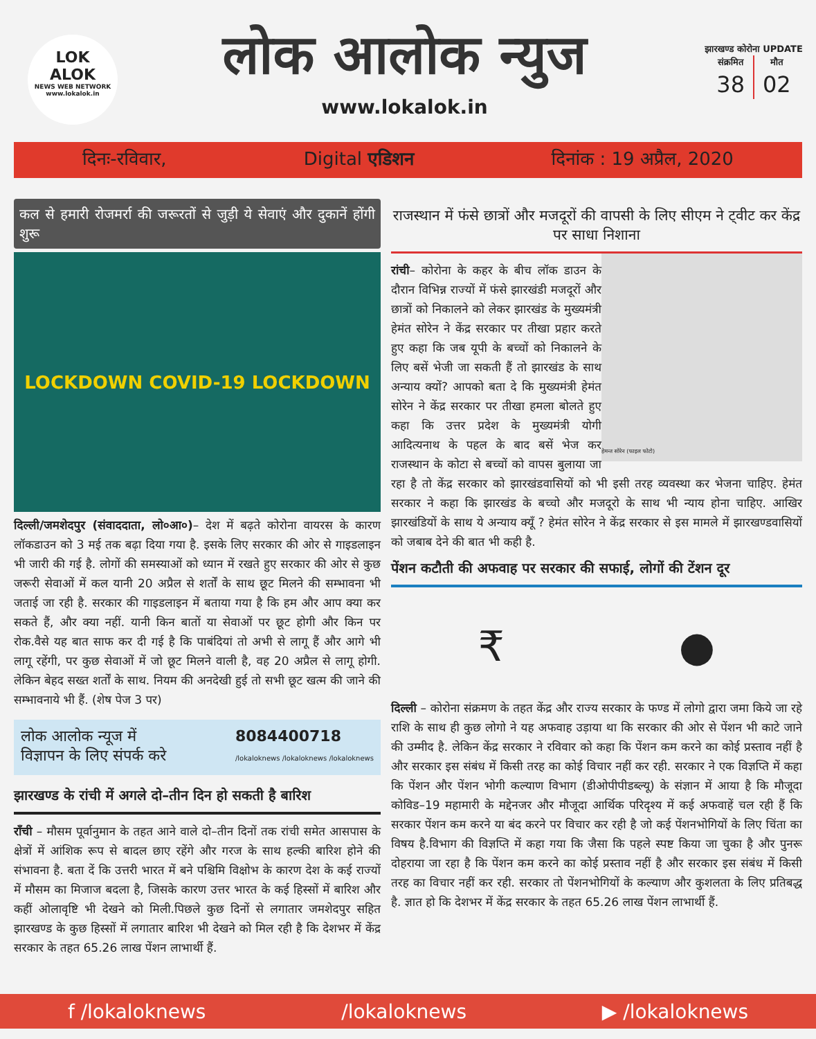LOK
ALOK
NEWS WEB NETWORK
www.lokalok.in
लोक आलोक न्युज
www.lokalok.in
झारखण्ड कोरोना UPDATE
| संक्रमित | मौत |
| --- | --- |
| 38 | 02 |
दिनः-रविवार, Digital एडिशन दिनांक : 19 अप्रैल, 2020
कल से हमारी रोजमर्रा की जरूरतों से जुड़ी ये सेवाएं और दुकानें होंगी शुरू
LOCKDOWN COVID-19 LOCKDOWN
दिल्ली/जमशेदपुर (संवाददाता, लो०आ०)– देश में बढ़ते कोरोना वायरस के कारण लॉकडाउन को 3 मई तक बढ़ा दिया गया है. इसके लिए सरकार की ओर से गाइडलाइन भी जारी की गई है. लोगों की समस्याओं को ध्यान में रखते हुए सरकार की ओर से कुछ जरूरी सेवाओं में कल यानी 20 अप्रैल से शर्तों के साथ छूट मिलने की सम्भावना भी जताई जा रही है. सरकार की गाइडलाइन में बताया गया है कि हम और आप क्या कर सकते हैं, और क्या नहीं. यानी किन बातों या सेवाओं पर छूट होगी और किन पर रोक.वैसे यह बात साफ कर दी गई है कि पाबंदियां तो अभी से लागू हैं और आगे भी लागू रहेंगी, पर कुछ सेवाओं में जो छूट मिलने वाली है, वह 20 अप्रैल से लागू होगी. लेकिन बेहद सख्त शर्तों के साथ. नियम की अनदेखी हुई तो सभी छूट खत्म की जाने की सम्भावनाये भी हैं. (शेष पेज 3 पर)
लोक आलोक न्यूज में
विज्ञापन के लिए संपर्क करे 8084400718
/lokaloknews /lokaloknews /lokaloknews
झारखण्ड के रांची में अगले दो–तीन दिन हो सकती है बारिश
रॉंची – मौसम पूर्वानुमान के तहत आने वाले दो–तीन दिनों तक रांची समेत आसपास के क्षेत्रों में आंशिक रूप से बादल छाए रहेंगे और गरज के साथ हल्की बारिश होने की संभावना है. बता दें कि उत्तरी भारत में बने पश्चिमि विक्षोभ के कारण देश के कई राज्यों में मौसम का मिजाज बदला है, जिसके कारण उत्तर भारत के कई हिस्सों में बारिश और कहीं ओलावृष्टि भी देखने को मिली.पिछले कुछ दिनों से लगातार जमशेदपुर सहित झारखण्ड के कुछ हिस्सों में लगातार बारिश भी देखने को मिल रही है कि देशभर में केंद्र सरकार के तहत 65.26 लाख पेंशन लाभार्थी हैं.
राजस्थान में फंसे छात्रों और मजदूरों की वापसी के लिए सीएम ने ट्वीट कर केंद्र पर साधा निशाना
हेमन्त सोरेन (फाइल फोटो)
रांची– कोरोना के कहर के बीच लॉक डाउन के दौरान विभिन्न राज्यों में फंसे झारखंडी मजदूरों और छात्रों को निकालने को लेकर झारखंड के मुख्यमंत्री हेमंत सोरेन ने केंद्र सरकार पर तीखा प्रहार करते हुए कहा कि जब यूपी के बच्चों को निकालने के लिए बसें भेजी जा सकती हैं तो झारखंड के साथ अन्याय क्यों? आपको बता दे कि मुख्यमंत्री हेमंत सोरेन ने केंद्र सरकार पर तीखा हमला बोलते हुए कहा कि उत्तर प्रदेश के मुख्यमंत्री योगी आदित्यनाथ के पहल के बाद बसें भेज कर राजस्थान के कोटा से बच्चों को वापस बुलाया जा रहा है तो केंद्र सरकार को झारखंडवासियों को भी इसी तरह व्यवस्था कर भेजना चाहिए. हेमंत सरकार ने कहा कि झारखंड के बच्चो और मजदूरो के साथ भी न्याय होना चाहिए. आखिर झारखंडियों के साथ ये अन्याय क्यूँ ? हेमंत सोरेन ने केंद्र सरकार से इस मामले में झारखण्डवासियों को जबाब देने की बात भी कही है.
पेंशन कटौती की अफवाह पर सरकार की सफाई, लोगों की टेंशन दूर
₹ ●
दिल्ली – कोरोना संक्रमण के तहत केंद्र और राज्य सरकार के फण्ड में लोगो द्वारा जमा किये जा रहे राशि के साथ ही कुछ लोगो ने यह अफवाह उड़ाया था कि सरकार की ओर से पेंशन भी काटे जाने की उम्मीद है. लेकिन केंद्र सरकार ने रविवार को कहा कि पेंशन कम करने का कोई प्रस्ताव नहीं है और सरकार इस संबंध में किसी तरह का कोई विचार नहीं कर रही. सरकार ने एक विज्ञप्ति में कहा कि पेंशन और पेंशन भोगी कल्याण विभाग (डीओपीपीडब्ल्यू) के संज्ञान में आया है कि मौजूदा कोविड–19 महामारी के मद्देनजर और मौजूदा आर्थिक परिदृश्य में कई अफवाहें चल रही हैं कि सरकार पेंशन कम करने या बंद करने पर विचार कर रही है जो कई पेंशनभोगियों के लिए चिंता का विषय है.विभाग की विज्ञप्ति में कहा गया कि जैसा कि पहले स्पष्ट किया जा चुका है और पुनरू दोहराया जा रहा है कि पेंशन कम करने का कोई प्रस्ताव नहीं है और सरकार इस संबंध में किसी तरह का विचार नहीं कर रही. सरकार तो पेंशनभोगियों के कल्याण और कुशलता के लिए प्रतिबद्ध है. ज्ञात हो कि देशभर में केंद्र सरकार के तहत 65.26 लाख पेंशन लाभार्थी हैं.
f /lokaloknews /lokaloknews ▶ /lokaloknews